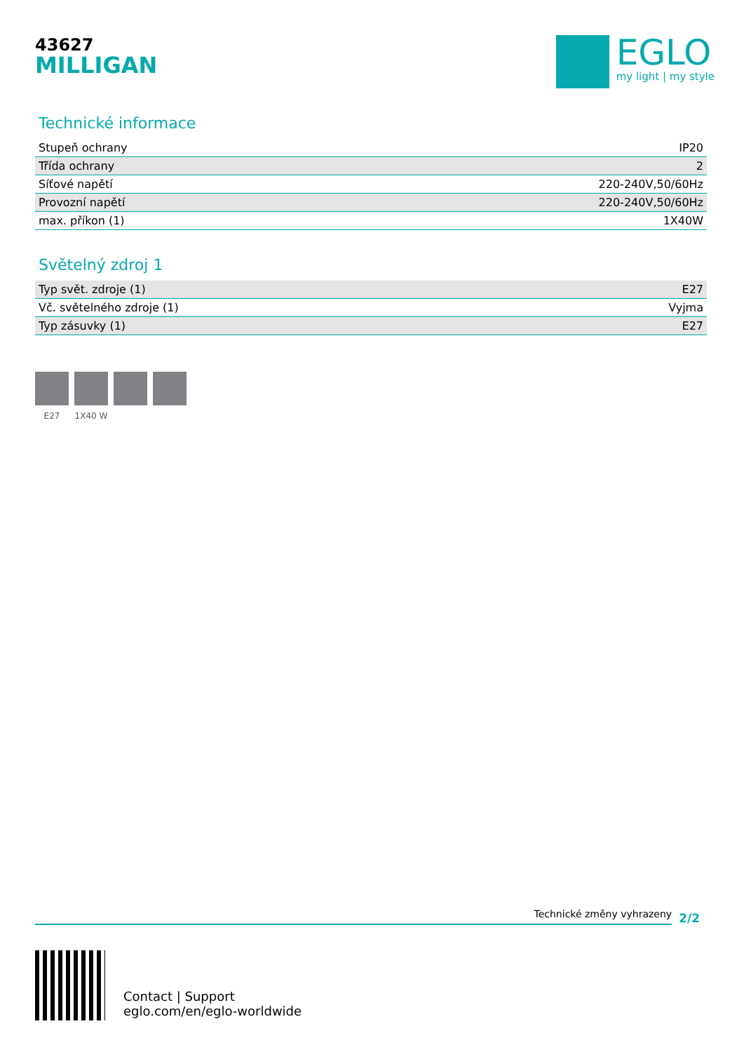43627
MILLIGAN
EGLO
my light | my style
Technické informace
| Stupeň ochrany | IP20 |
| Třída ochrany | 2 |
| Síťové napětí | 220-240V,50/60Hz |
| Provozní napětí | 220-240V,50/60Hz |
| max. příkon (1) | 1X40W |
Světelný zdroj 1
| Typ svět. zdroje (1) | E27 |
| Vč. světelného zdroje (1) | Vyjma |
| Typ zásuvky (1) | E27 |
E27 1X40 W
Technické změny vyhrazeny
2/2
Contact | Support
eglo.com/en/eglo-worldwide